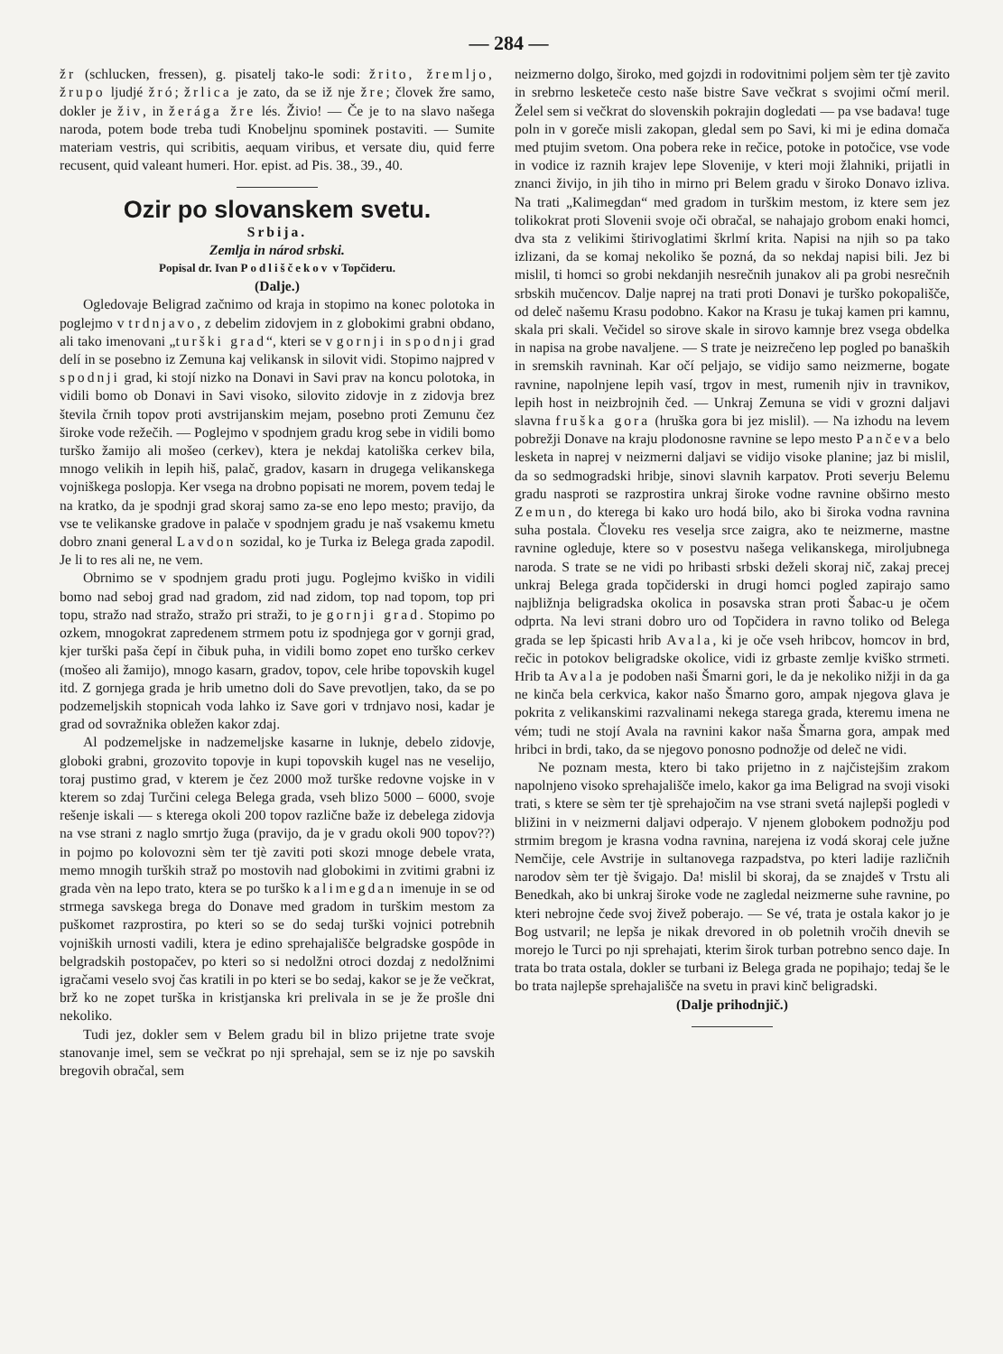— 284 —
žr (schlucken, fressen), g. pisatelj tako-le sodi: žrito, žremljo, žrupo ljudjé žró; žrlica je zato, da se iž nje žre; človek žre samo, dokler je živ, in žerága žre lés. Živio! — Če je to na slavo našega naroda, potem bode treba tudi Knobeljnu spominek postaviti. — Sumite materiam vestris, qui scribitis, aequam viribus, et versate diu, quid ferre recusent, quid valeant humeri. Hor. epist. ad Pis. 38., 39., 40.
Ozir po slovanskem svetu.
Srbija.
Zemlja in národ srbski.
Popisal dr. Ivan Podliščekov v Topčideru.
(Dalje.)
Ogledovaje Beligrad začnimo od kraja in stopimo na konec polotoka in poglejmo v trdnjavo, z debelim zidovjem in z globokimi grabni obdano, ali tako imenovani „turški grad“, kteri se v gornji in spodnji grad delí in se posebno iz Zemuna kaj velikansk in silovit vidi. Stopimo najpred v spodnji grad, ki stojí nizko na Donavi in Savi prav na koncu polotoka, in vidili bomo ob Donavi in Savi visoko, silovito zidovje in z zidovja brez števila črnih topov proti avstrijanskim mejam, posebno proti Zemunu čez široke vode režečih. — Poglejmo v spodnjem gradu krog sebe in vidili bomo turško žamijo ali mošeo (cerkev), ktera je nekdaj katoliška cerkev bila, mnogo velikih in lepih hiš, palač, gradov, kasarn in drugega velikanskega vojniškega poslopja. Ker vsega na drobno popisati ne morem, povem tedaj le na kratko, da je spodnji grad skoraj samo za-se eno lepo mesto; pravijo, da vse te velikanske gradove in palače v spodnjem gradu je naš vsakemu kmetu dobro znani general Lavdon sozidal, ko je Turka iz Belega grada zapodil. Je li to res ali ne, ne vem.
Obrnimo se v spodnjem gradu proti jugu. Poglejmo kviško in vidili bomo nad seboj grad nad gradom, zid nad zidom, top nad topom, top pri topu, stražo nad stražo, stražo pri straži, to je gornji grad. Stopimo po ozkem, mnogokrat zapredenem strmem potu iz spodnjega gor v gornji grad, kjer turški paša čepí in čibuk puha, in vidili bomo zopet eno turško cerkev (mošeo ali žamijo), mnogo kasarn, gradov, topov, cele hribe topovskih kugel itd. Z gornjega grada je hrib umetno doli do Save prevotljen, tako, da se po podzemeljskih stopnicah voda lahko iz Save gori v trdnjavo nosi, kadar je grad od sovražnika obležen kakor zdaj.
Al podzemeljske in nadzemeljske kasarne in luknje, debelo zidovje, globoki grabni, grozovito topovje in kupi topovskih kugel nas ne veselijo, toraj pustimo grad, v kterem je čez 2000 mož turške redovne vojske in v kterem so zdaj Turčini celega Belega grada, vseh blizo 5000 – 6000, svoje rešenje iskali — s kterega okoli 200 topov različne baže iz debelega zidovja na vse strani z naglo smrtjo žuga (pravijo, da je v gradu okoli 900 topov??) in pojmo po kolovozni sèm ter tjè zaviti poti skozi mnoge debele vrata, memo mnogih turških straž po mostovih nad globokimi in zvitimi grabni iz grada vèn na lepo trato, ktera se po turško kalimegdan imenuje in se od strmega savskega brega do Donave med gradom in turškim mestom za puškomet razprostira, po kteri so se do sedaj turški vojnici potrebnih vojniških urnosti vadili, ktera je edino sprehajališče belgradske gospôde in belgradskih postopačev, po kteri so si nedolžni otroci dozdaj z nedolžnimi igračami veselo svoj čas kratili in po kteri se bo sedaj, kakor se je že večkrat, brž ko ne zopet turška in kristjanska kri prelivala in se je že prošle dni nekoliko.
Tudi jez, dokler sem v Belem gradu bil in blizo prijetne trate svoje stanovanje imel, sem se večkrat po nji sprehajal, sem se iz nje po savskih bregovih obračal, sem
neizmerno dolgo, široko, med gojzdi in rodovitnimi poljem sèm ter tjè zavito in srebrno lesketeče cesto naše bistre Save večkrat s svojimi očmí meril. Želel sem si večkrat do slovenskih pokrajin dogledati — pa vse badava! tuge poln in v goreče misli zakopan, gledal sem po Savi, ki mi je edina domača med ptujim svetom. Ona pobera reke in rečice, potoke in potočice, vse vode in vodice iz raznih krajev lepe Slovenije, v kteri moji žlahniki, prijatli in znanci živijo, in jih tiho in mirno pri Belem gradu v široko Donavo izliva. Na trati „Kalimegdan“ med gradom in turškim mestom, iz ktere sem jez tolikokrat proti Slovenii svoje oči obračal, se nahajajo grobom enaki homci, dva sta z velikimi štirivoglatimi škrlmí krita. Napisi na njih so pa tako izlizani, da se komaj nekoliko še pozná, da so nekdaj napisi bili. Jez bi mislil, ti homci so grobi nekdanjih nesrečnih junakov ali pa grobi nesrečnih srbskih mučencov. Dalje naprej na trati proti Donavi je turško pokopališče, od deleč našemu Krasu podobno. Kakor na Krasu je tukaj kamen pri kamnu, skala pri skali. Večidel so sirove skale in sirovo kamnje brez vsega obdelka in napisa na grobe navaljene. — S trate je neizrečeno lep pogled po banaških in sremskih ravninah. Kar očí peljajo, se vidijo samo neizmerne, bogate ravnine, napolnjene lepih vasí, trgov in mest, rumenih njiv in travnikov, lepih host in neizbrojnih čed. — Unkraj Zemuna se vidi v grozni daljavi slavna fruška gora (hruška gora bi jez mislil). — Na izhodu na levem pobrežji Donave na kraju plodonosne ravnine se lepo mesto Pančeva belo lesketa in naprej v neizmerni daljavi se vidijo visoke planine; jaz bi mislil, da so sedmogradski hribje, sinovi slavnih karpatov. Proti severju Belemu gradu nasproti se razprostira unkraj široke vodne ravnine obširno mesto Zemun, do kterega bi kako uro hodá bilo, ako bi široka vodna ravnina suha postala. Človeku res veselja srce zaigra, ako te neizmerne, mastne ravnine ogleduje, ktere so v posestvu našega velikanskega, miroljubnega naroda. S trate se ne vidi po hribasti srbski deželi skoraj nič, zakaj precej unkraj Belega grada topčiderski in drugi homci pogled zapirajo samo najbližnja beligradska okolica in posavska stran proti Šabac-u je očem odprta. Na levi strani dobro uro od Topčidera in ravno toliko od Belega grada se lep špicasti hrib Avala, ki je oče vseh hribcov, homcov in brd, rečic in potokov beligradske okolice, vidi iz grbaste zemlje kviško strmeti. Hrib ta Avala je podoben naši Šmarni gori, le da je nekoliko nižji in da ga ne kinča bela cerkvica, kakor našo Šmarno goro, ampak njegova glava je pokrita z velikanskimi razvalinami nekega starega grada, kteremu imena ne vém; tudi ne stojí Avala na ravnini kakor naša Šmarna gora, ampak med hribci in brdi, tako, da se njegovo ponosno podnožje od deleč ne vidi.
Ne poznam mesta, ktero bi tako prijetno in z najčistejšim zrakom napolnjeno visoko sprehajališče imelo, kakor ga ima Beligrad na svoji visoki trati, s ktere se sèm ter tjè sprehajočim na vse strani svetá najlepši pogledi v bližini in v neizmerni daljavi odperajo. V njenem globokem podnožju pod strmim bregom je krasna vodna ravnina, narejena iz vodá skoraj cele južne Nemčije, cele Avstrije in sultanovega razpadstva, po kteri ladije različnih narodov sèm ter tjè švigajo. Da! mislil bi skoraj, da se znajdeš v Trstu ali Benedkah, ako bi unkraj široke vode ne zagledal neizmerne suhe ravnine, po kteri nebrojne čede svoj živež poberajo. — Se vé, trata je ostala kakor jo je Bog ustvaril; ne lepša je nikak drevored in ob poletnih vročih dnevih se morejo le Turci po nji sprehajati, kterim širok turban potrebno senco daje. In trata bo trata ostala, dokler se turbani iz Belega grada ne popihajo; tedaj še le bo trata najlepše sprehajališče na svetu in pravi kinč beligradski.
(Dalje prihodnjič.)